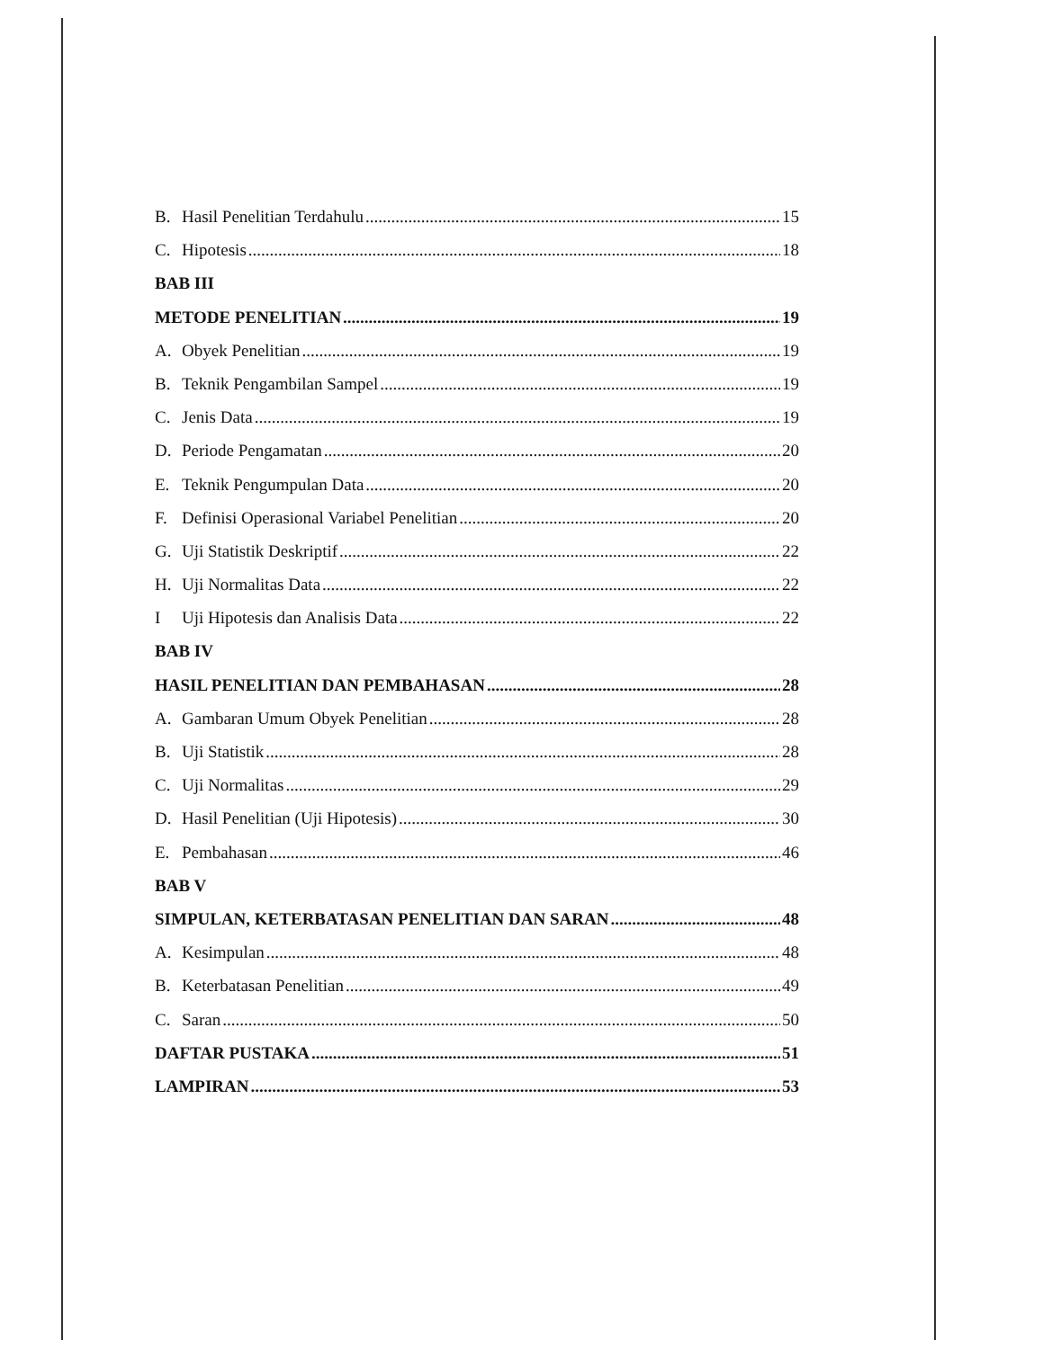B. Hasil Penelitian Terdahulu 15
C. Hipotesis 18
BAB III
METODE PENELITIAN 19
A. Obyek Penelitian 19
B. Teknik Pengambilan Sampel 19
C. Jenis Data 19
D. Periode Pengamatan 20
E. Teknik Pengumpulan Data 20
F. Definisi Operasional Variabel Penelitian 20
G. Uji Statistik Deskriptif 22
H. Uji Normalitas Data 22
I Uji Hipotesis dan Analisis Data 22
BAB IV
HASIL PENELITIAN DAN PEMBAHASAN 28
A. Gambaran Umum Obyek Penelitian 28
B. Uji Statistik 28
C. Uji Normalitas 29
D. Hasil Penelitian (Uji Hipotesis) 30
E. Pembahasan 46
BAB V
SIMPULAN, KETERBATASAN PENELITIAN DAN SARAN 48
A. Kesimpulan 48
B. Keterbatasan Penelitian 49
C. Saran 50
DAFTAR PUSTAKA 51
LAMPIRAN 53